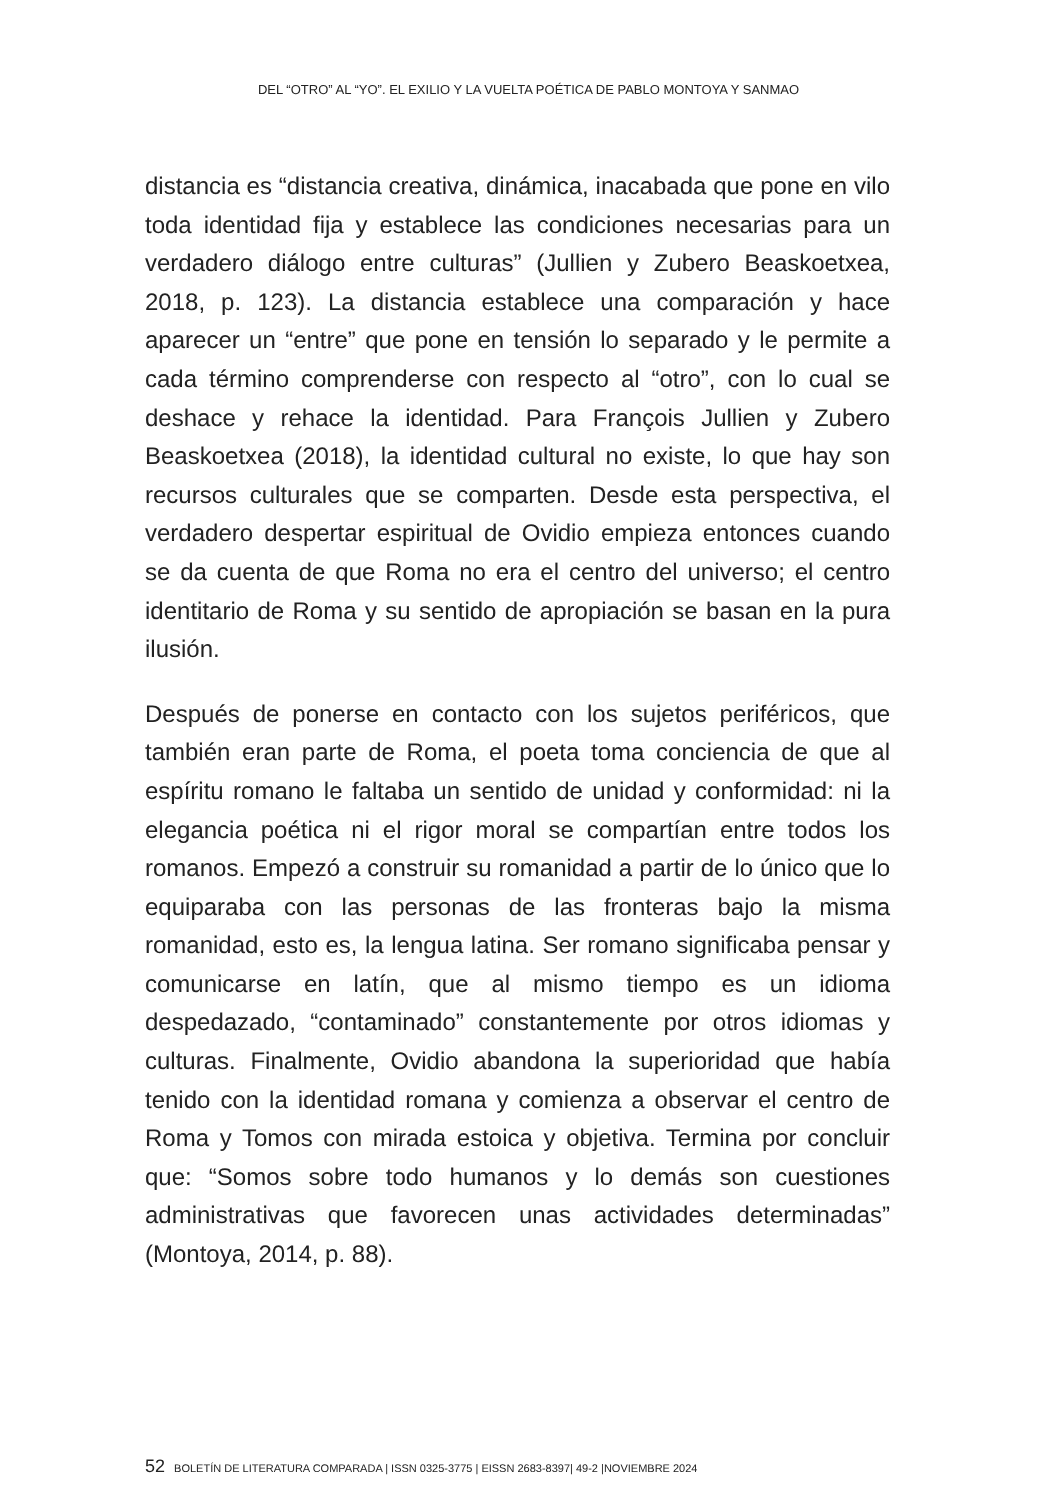DEL “OTRO” AL “YO”. EL EXILIO Y LA VUELTA POÉTICA DE PABLO MONTOYA Y SANMAO
distancia es “distancia creativa, dinámica, inacabada que pone en vilo toda identidad fija y establece las condiciones necesarias para un verdadero diálogo entre culturas” (Jullien y Zubero Beaskoetxea, 2018, p. 123). La distancia establece una comparación y hace aparecer un “entre” que pone en tensión lo separado y le permite a cada término comprenderse con respecto al “otro”, con lo cual se deshace y rehace la identidad. Para François Jullien y Zubero Beaskoetxea (2018), la identidad cultural no existe, lo que hay son recursos culturales que se comparten. Desde esta perspectiva, el verdadero despertar espiritual de Ovidio empieza entonces cuando se da cuenta de que Roma no era el centro del universo; el centro identitario de Roma y su sentido de apropiación se basan en la pura ilusión.
Después de ponerse en contacto con los sujetos periféricos, que también eran parte de Roma, el poeta toma conciencia de que al espíritu romano le faltaba un sentido de unidad y conformidad: ni la elegancia poética ni el rigor moral se compartían entre todos los romanos. Empezó a construir su romanidad a partir de lo único que lo equiparaba con las personas de las fronteras bajo la misma romanidad, esto es, la lengua latina. Ser romano significaba pensar y comunicarse en latín, que al mismo tiempo es un idioma despedazado, “contaminado” constantemente por otros idiomas y culturas. Finalmente, Ovidio abandona la superioridad que había tenido con la identidad romana y comienza a observar el centro de Roma y Tomos con mirada estoica y objetiva. Termina por concluir que: “Somos sobre todo humanos y lo demás son cuestiones administrativas que favorecen unas actividades determinadas” (Montoya, 2014, p. 88).
52 BOLETÍN DE LITERATURA COMPARADA | ISSN 0325-3775 | EISSN 2683-8397| 49-2 |NOVIEMBRE 2024